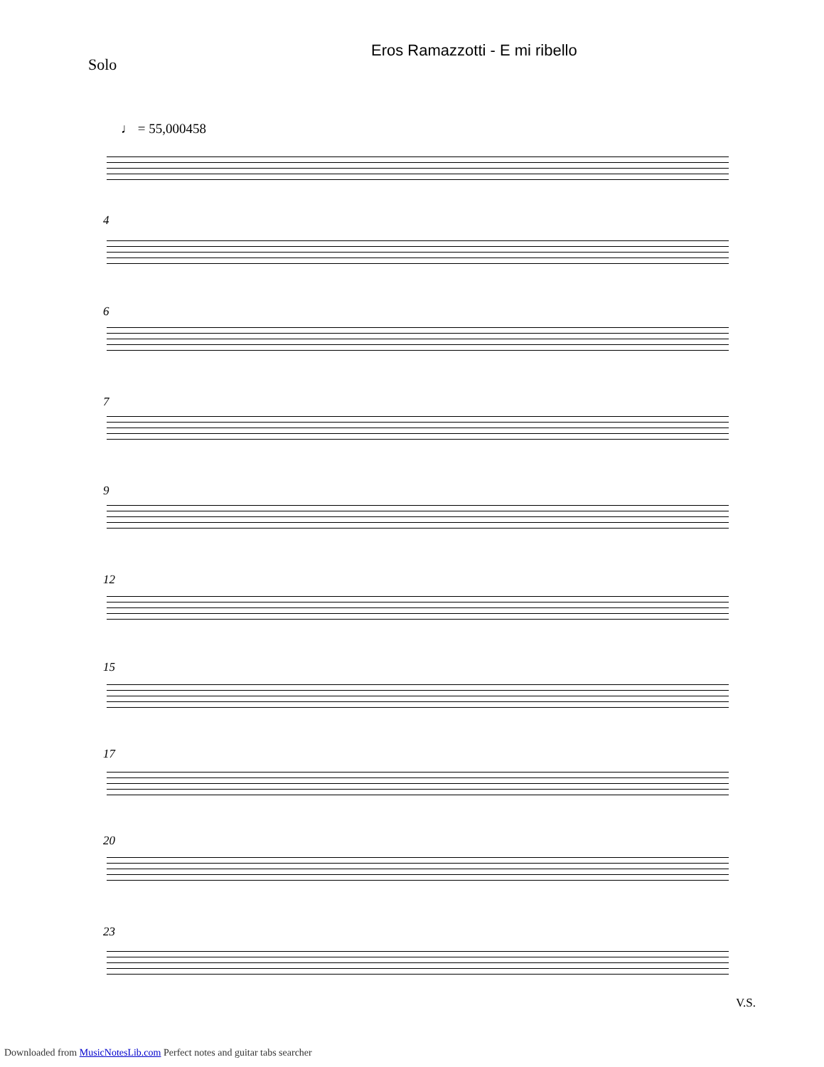Eros Ramazzotti - E mi ribello
Solo
♩ = 55,000458
4
6
7
9
12
15
17
20
23
V.S.
Downloaded from MusicNotesLib.com Perfect notes and guitar tabs searcher